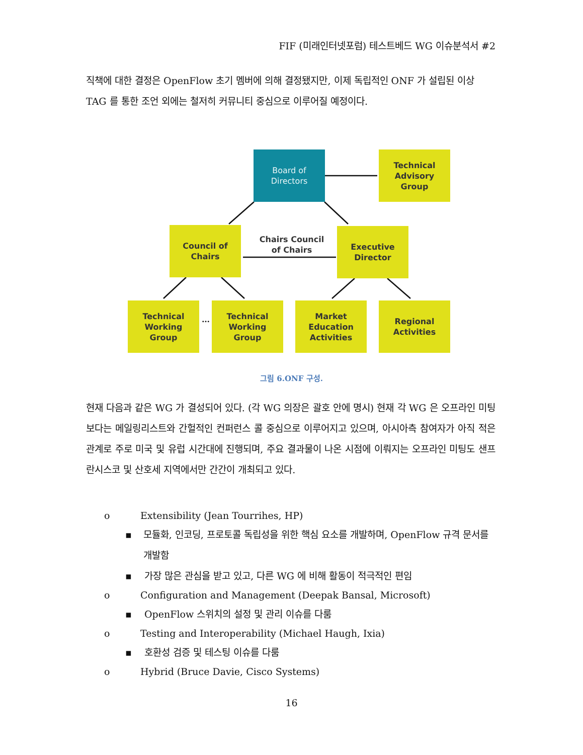FIF (미래인터넷포럼) 테스트베드 WG 이슈분석서 #2
직책에 대한 결정은 OpenFlow 초기 멤버에 의해 결정됐지만, 이제 독립적인 ONF 가 설립된 이상 TAG 를 통한 조언 외에는 철저히 커뮤니티 중심으로 이루어질 예정이다.
Board of
Directors
Technical
Advisory
Group
Council of
Chairs
Chairs Council of Chairs
Executive
Director
Technical
Working
Group
…
Technical
Working
Group
Market
Education
Activities
Regional
Activities
그림 6.ONF 구성.
현재 다음과 같은 WG 가 결성되어 있다. (각 WG 의장은 괄호 안에 명시) 현재 각 WG 은 오프라인 미팅보다는 메일링리스트와 간헐적인 컨퍼런스 콜 중심으로 이루어지고 있으며, 아시아측 참여자가 아직 적은 관계로 주로 미국 및 유럽 시간대에 진행되며, 주요 결과물이 나온 시점에 이뤄지는 오프라인 미팅도 샌프란시스코 및 산호세 지역에서만 간간이 개최되고 있다.
o Extensibility (Jean Tourrihes, HP)
▪ 모듈화, 인코딩, 프로토콜 독립성을 위한 핵심 요소를 개발하며, OpenFlow 규격 문서를 개발함
▪ 가장 많은 관심을 받고 있고, 다른 WG 에 비해 활동이 적극적인 편임
o Configuration and Management (Deepak Bansal, Microsoft)
▪ OpenFlow 스위치의 설정 및 관리 이슈를 다룸
o Testing and Interoperability (Michael Haugh, Ixia)
▪ 호환성 검증 및 테스팅 이슈를 다룸
o Hybrid (Bruce Davie, Cisco Systems)
16